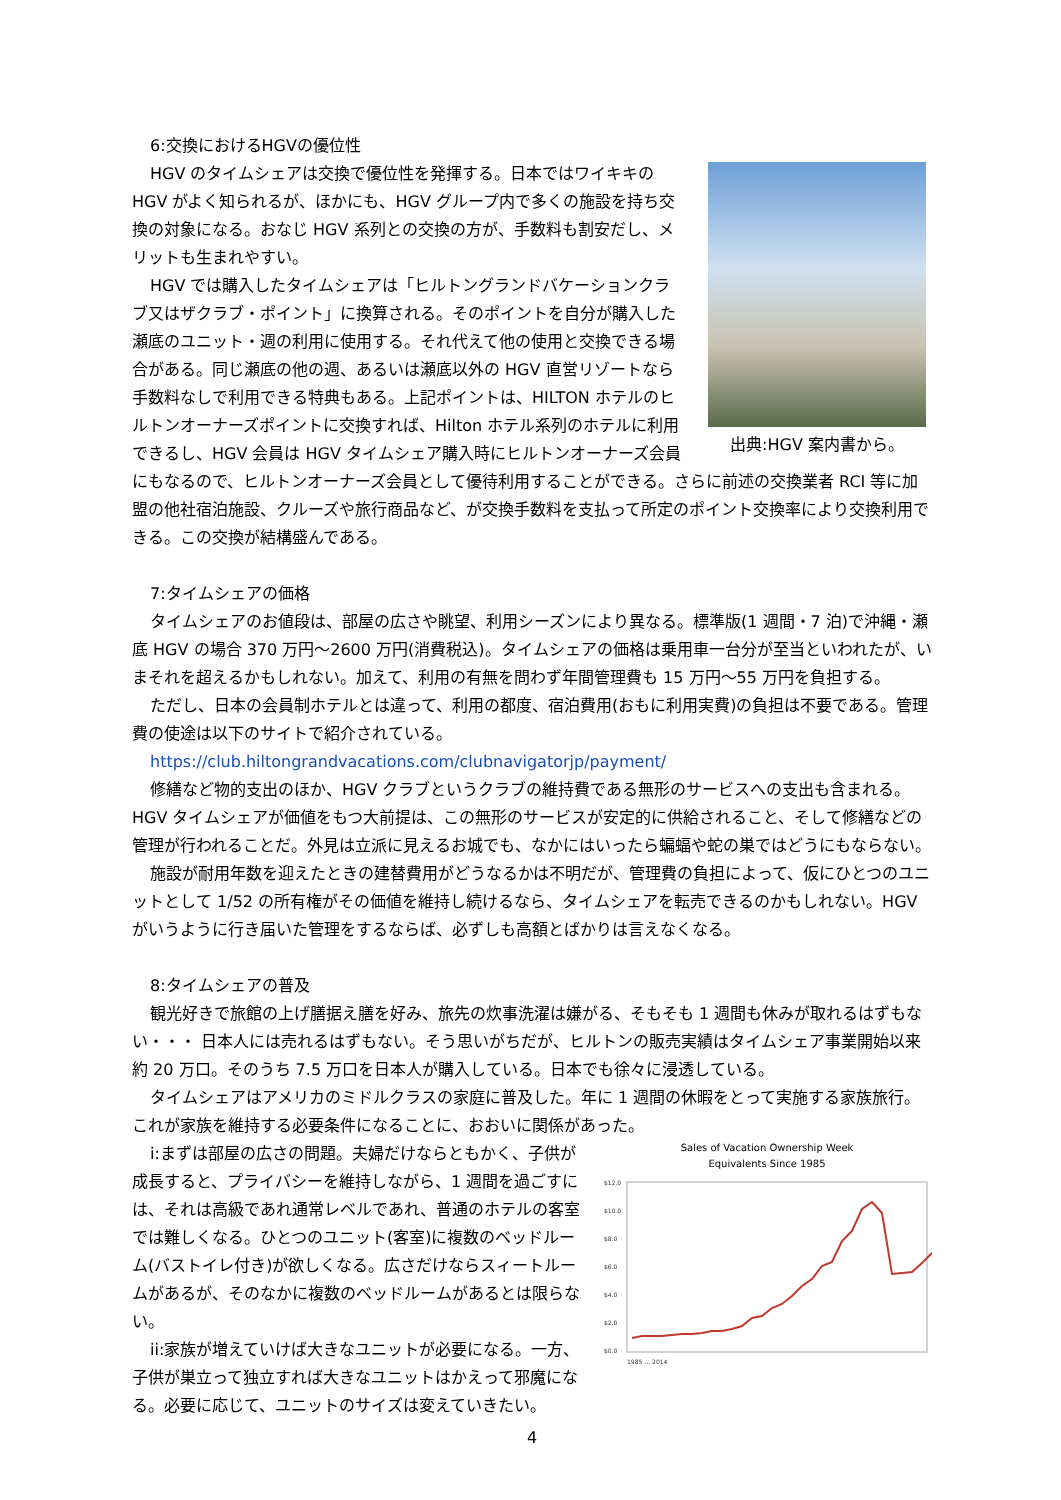6:交換におけるHGVの優位性
出典:HGV 案内書から。
HGV のタイムシェアは交換で優位性を発揮する。日本ではワイキキの HGV がよく知られるが、ほかにも、HGV グループ内で多くの施設を持ち交換の対象になる。おなじ HGV 系列との交換の方が、手数料も割安だし、メリットも生まれやすい。
HGV では購入したタイムシェアは「ヒルトングランドバケーションクラブ又はザクラブ・ポイント」に換算される。そのポイントを自分が購入した瀬底のユニット・週の利用に使用する。それ代えて他の使用と交換できる場合がある。同じ瀬底の他の週、あるいは瀬底以外の HGV 直営リゾートなら手数料なしで利用できる特典もある。上記ポイントは、HILTON ホテルのヒルトンオーナーズポイントに交換すれば、Hilton ホテル系列のホテルに利用できるし、HGV 会員は HGV タイムシェア購入時にヒルトンオーナーズ会員にもなるので、ヒルトンオーナーズ会員として優待利用することができる。さらに前述の交換業者 RCI 等に加盟の他社宿泊施設、クルーズや旅行商品など、が交換手数料を支払って所定のポイント交換率により交換利用できる。この交換が結構盛んである。
7:タイムシェアの価格
タイムシェアのお値段は、部屋の広さや眺望、利用シーズンにより異なる。標準版(1 週間・7 泊)で沖縄・瀬底 HGV の場合 370 万円～2600 万円(消費税込)。タイムシェアの価格は乗用車一台分が至当といわれたが、いまそれを超えるかもしれない。加えて、利用の有無を問わず年間管理費も 15 万円～55 万円を負担する。
ただし、日本の会員制ホテルとは違って、利用の都度、宿泊費用(おもに利用実費)の負担は不要である。管理費の使途は以下のサイトで紹介されている。
https://club.hiltongrandvacations.com/clubnavigatorjp/payment/
修繕など物的支出のほか、HGV クラブというクラブの維持費である無形のサービスへの支出も含まれる。HGV タイムシェアが価値をもつ大前提は、この無形のサービスが安定的に供給されること、そして修繕などの管理が行われることだ。外見は立派に見えるお城でも、なかにはいったら蝙蝠や蛇の巣ではどうにもならない。
施設が耐用年数を迎えたときの建替費用がどうなるかは不明だが、管理費の負担によって、仮にひとつのユニットとして 1/52 の所有権がその価値を維持し続けるなら、タイムシェアを転売できるのかもしれない。HGV がいうように行き届いた管理をするならば、必ずしも高額とばかりは言えなくなる。
8:タイムシェアの普及
観光好きで旅館の上げ膳据え膳を好み、旅先の炊事洗濯は嫌がる、そもそも 1 週間も休みが取れるはずもない・・・ 日本人には売れるはずもない。そう思いがちだが、ヒルトンの販売実績はタイムシェア事業開始以来約 20 万口。そのうち 7.5 万口を日本人が購入している。日本でも徐々に浸透している。
タイムシェアはアメリカのミドルクラスの家庭に普及した。年に 1 週間の休暇をとって実施する家族旅行。これが家族を維持する必要条件になることに、おおいに関係があった。
Sales of Vacation Ownership Week
Equivalents Since 1985
$12.0
$10.0
$8.0
$6.0
$4.0
$2.0
$0.0
1985 … 2014
i:まずは部屋の広さの問題。夫婦だけならともかく、子供が成長すると、プライバシーを維持しながら、1 週間を過ごすには、それは高級であれ通常レベルであれ、普通のホテルの客室では難しくなる。ひとつのユニット(客室)に複数のベッドルーム(バストイレ付き)が欲しくなる。広さだけならスィートルームがあるが、そのなかに複数のベッドルームがあるとは限らない。
ii:家族が増えていけば大きなユニットが必要になる。一方、子供が巣立って独立すれば大きなユニットはかえって邪魔になる。必要に応じて、ユニットのサイズは変えていきたい。
4